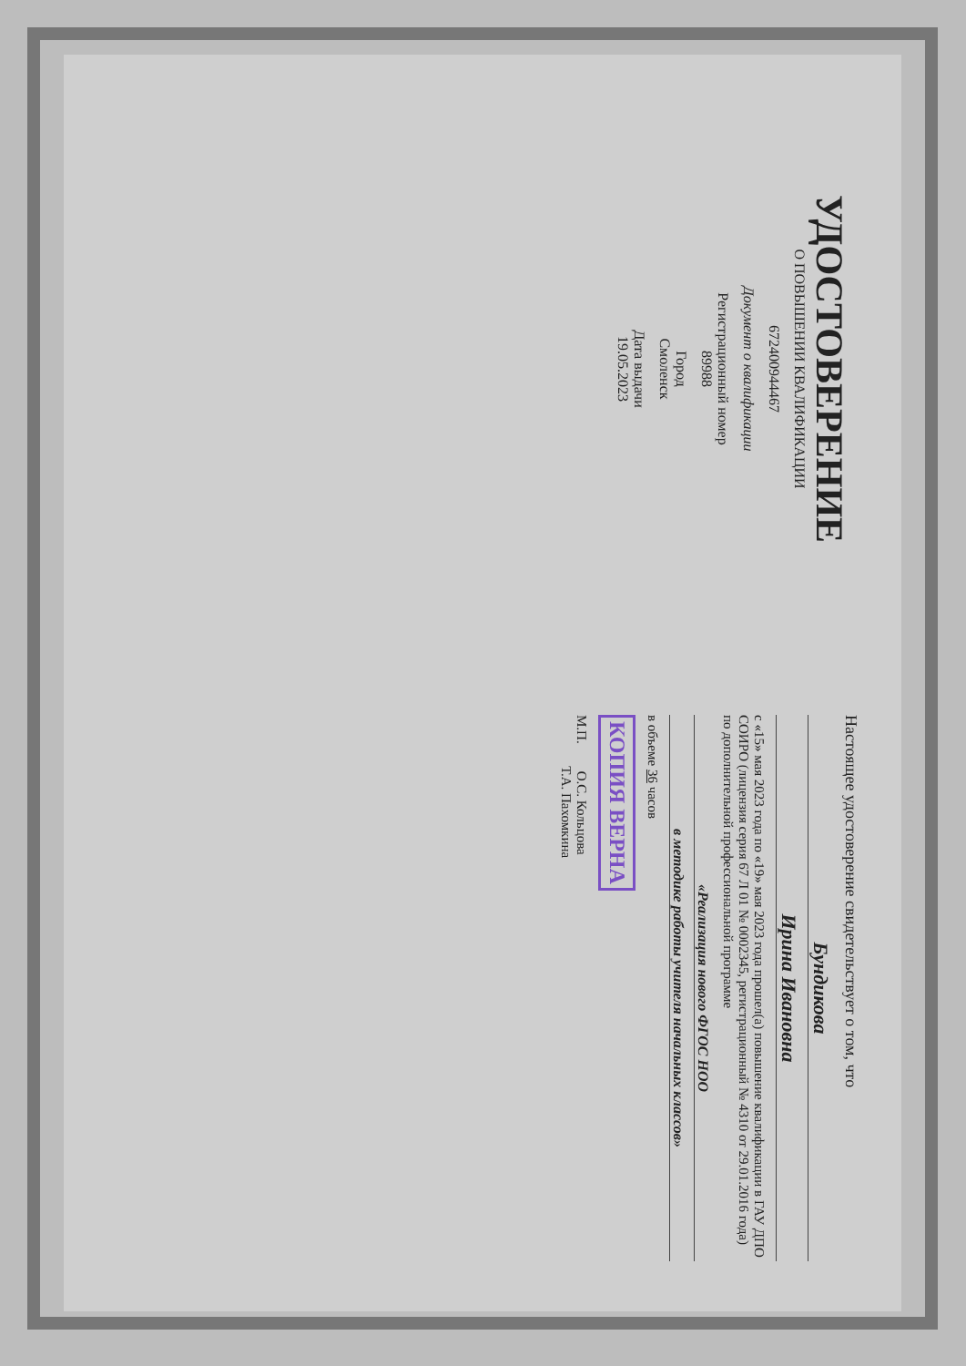УДОСТОВЕРЕНИЕ
О ПОВЫШЕНИИ КВАЛИФИКАЦИИ
672400944467
Документ о квалификации
Регистрационный номер
89988
Город
Смоленск
Дата выдачи
19.05.2023
Настоящее удостоверение свидетельствует о том, что
Бундикова
Ирина Ивановна
с «15» мая 2023 года по «19» мая 2023 года прошел(а) повышение квалификации в ГАУ ДПО СОИРО (лицензия серия 67 Л 01 № 0002345, регистрационный № 4310 от 29.01.2016 года) по дополнительной профессиональной программе
«Реализация нового ФГОС НОО
в методике работы учителя начальных классов»
в объеме 36 часов
КОПИЯ ВЕРНА
М.П. О.С. Кольцова
Т.А. Пахомкина